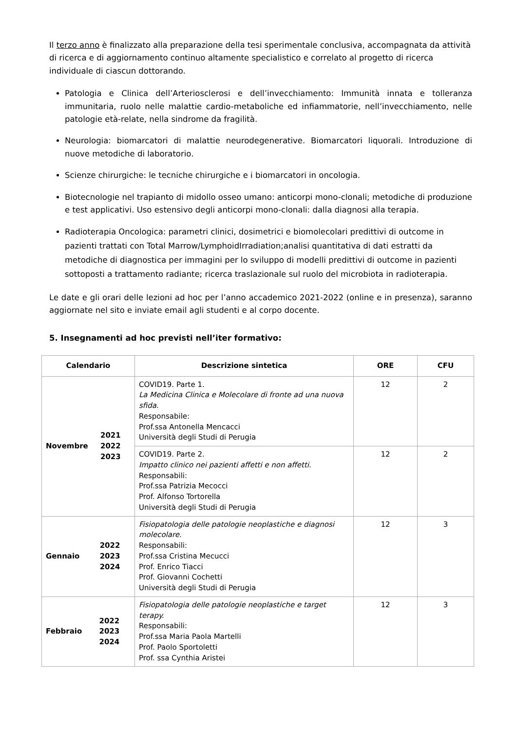Il terzo anno è finalizzato alla preparazione della tesi sperimentale conclusiva, accompagnata da attività di ricerca e di aggiornamento continuo altamente specialistico e correlato al progetto di ricerca individuale di ciascun dottorando.
Patologia e Clinica dell’Arteriosclerosi e dell’invecchiamento: Immunità innata e tolleranza immunitaria, ruolo nelle malattie cardio-metaboliche ed infiammatorie, nell’invecchiamento, nelle patologie età-relate, nella sindrome da fragilità.
Neurologia: biomarcatori di malattie neurodegenerative. Biomarcatori liquorali. Introduzione di nuove metodiche di laboratorio.
Scienze chirurgiche: le tecniche chirurgiche e i biomarcatori in oncologia.
Biotecnologie nel trapianto di midollo osseo umano: anticorpi mono-clonali; metodiche di produzione e test applicativi. Uso estensivo degli anticorpi mono-clonali: dalla diagnosi alla terapia.
Radioterapia Oncologica: parametri clinici, dosimetrici e biomolecolari predittivi di outcome in pazienti trattati con Total Marrow/LymphoidIrradiation;analisi quantitativa di dati estratti da metodiche di diagnostica per immagini per lo sviluppo di modelli predittivi di outcome in pazienti sottoposti a trattamento radiante; ricerca traslazionale sul ruolo del microbiota in radioterapia.
Le date e gli orari delle lezioni ad hoc per l’anno accademico 2021-2022 (online e in presenza), saranno aggiornate nel sito e inviate email agli studenti e al corpo docente.
5. Insegnamenti ad hoc previsti nell’iter formativo:
| Calendario | Descrizione sintetica | ORE | CFU |
| --- | --- | --- | --- |
| Novembre 2021 2022 2023 | COVID19. Parte 1. La Medicina Clinica e Molecolare di fronte ad una nuova sfida . Responsabile: Prof.ssa Antonella Mencacci Università degli Studi di Perugia | 12 | 2 |
| | COVID19. Parte 2. Impatto clinico nei pazienti affetti e non affetti . Responsabili: Prof.ssa Patrizia Mecocci Prof. Alfonso Tortorella Università degli Studi di Perugia | 12 | 2 |
| Gennaio 2022 2023 2024 | Fisiopatologia delle patologie neoplastiche e diagnosi molecolare . Responsabili: Prof.ssa Cristina Mecucci Prof. Enrico Tiacci Prof. Giovanni Cochetti Università degli Studi di Perugia | 12 | 3 |
| Febbraio 2022 2023 2024 | Fisiopatologia delle patologie neoplastiche e target terapy. Responsabili: Prof.ssa Maria Paola Martelli Prof. Paolo Sportoletti Prof. ssa Cynthia Aristei | 12 | 3 |